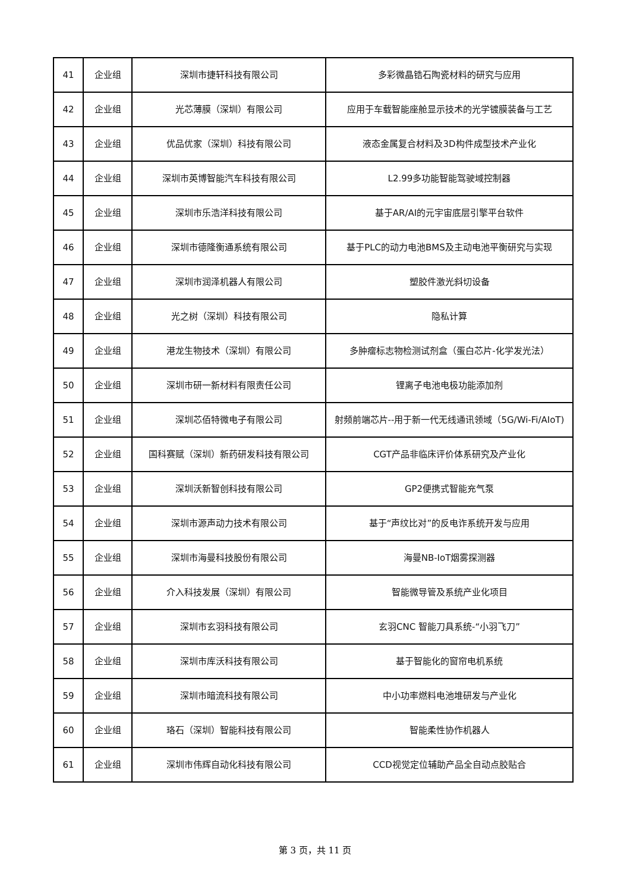| 41 | 企业组 | 深圳市捷轩科技有限公司 | 多彩微晶锆石陶瓷材料的研究与应用 |
| 42 | 企业组 | 光芯薄膜（深圳）有限公司 | 应用于车载智能座舱显示技术的光学镀膜装备与工艺 |
| 43 | 企业组 | 优品优家（深圳）科技有限公司 | 液态金属复合材料及3D构件成型技术产业化 |
| 44 | 企业组 | 深圳市英博智能汽车科技有限公司 | L2.99多功能智能驾驶域控制器 |
| 45 | 企业组 | 深圳市乐浩洋科技有限公司 | 基于AR/AI的元宇宙底层引擎平台软件 |
| 46 | 企业组 | 深圳市德隆衡通系统有限公司 | 基于PLC的动力电池BMS及主动电池平衡研究与实现 |
| 47 | 企业组 | 深圳市润泽机器人有限公司 | 塑胶件激光斜切设备 |
| 48 | 企业组 | 光之树（深圳）科技有限公司 | 隐私计算 |
| 49 | 企业组 | 港龙生物技术（深圳）有限公司 | 多肿瘤标志物检测试剂盒（蛋白芯片-化学发光法） |
| 50 | 企业组 | 深圳市研一新材料有限责任公司 | 锂离子电池电极功能添加剂 |
| 51 | 企业组 | 深圳芯佰特微电子有限公司 | 射频前端芯片--用于新一代无线通讯领域（5G/Wi-Fi/AIoT) |
| 52 | 企业组 | 国科赛赋（深圳）新药研发科技有限公司 | CGT产品非临床评价体系研究及产业化 |
| 53 | 企业组 | 深圳沃新智创科技有限公司 | GP2便携式智能充气泵 |
| 54 | 企业组 | 深圳市源声动力技术有限公司 | 基于“声纹比对”的反电诈系统开发与应用 |
| 55 | 企业组 | 深圳市海曼科技股份有限公司 | 海曼NB-IoT烟雾探测器 |
| 56 | 企业组 | 介入科技发展（深圳）有限公司 | 智能微导管及系统产业化项目 |
| 57 | 企业组 | 深圳市玄羽科技有限公司 | 玄羽CNC 智能刀具系统-“小羽飞刀” |
| 58 | 企业组 | 深圳市库沃科技有限公司 | 基于智能化的窗帘电机系统 |
| 59 | 企业组 | 深圳市暗流科技有限公司 | 中小功率燃料电池堆研发与产业化 |
| 60 | 企业组 | 珞石（深圳）智能科技有限公司 | 智能柔性协作机器人 |
| 61 | 企业组 | 深圳市伟辉自动化科技有限公司 | CCD视觉定位辅助产品全自动点胶贴合 |
第 3 页，共 11 页